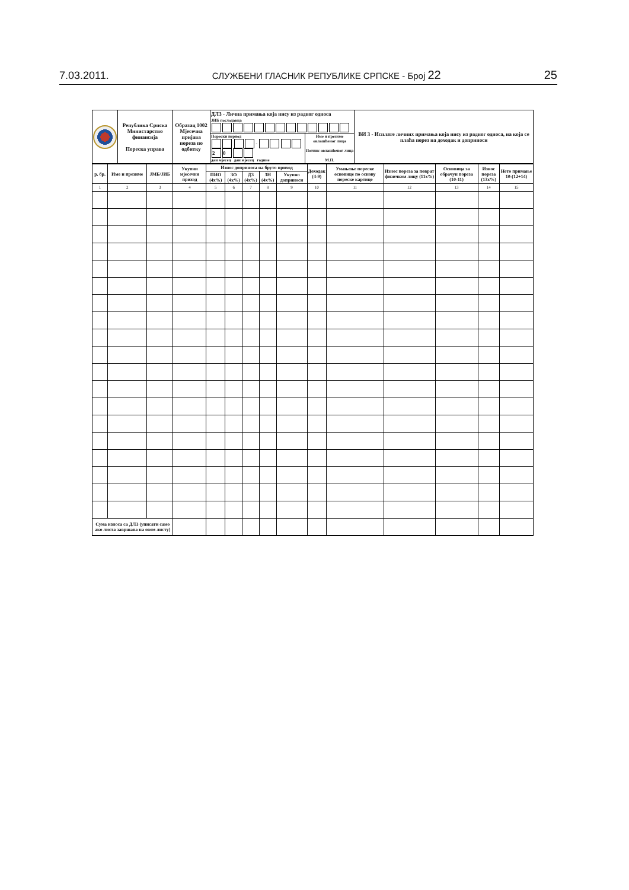7.03.2011. СЛУЖБЕНИ ГЛАСНИК РЕПУБЛИКЕ СРПСКЕ - Број 22 25
| | Република Српска Министарство финансија Пореска управа | Образац 1002 Мјесечна пријава пореза по одбитку | ДЛЗ - Лична примања која нису из радног односа ЈИБ послодавца | | ВИ 3 - Исплате личних примања која нису из радног односа, на која се плаћа порез на доходак и доприноси |
| | | | Порески период - 2 0 дан мјесец дан мјесец године | Име и презиме овлашћеног лица Потпис овлашћеног лица М.П. | |
| р. бр. | Име и презиме | ЈМБ/ЈИБ | Укупни мјесечни приход | Износ доприноса на бруто приход | | | | | Доходак (4-9) | Умањење пореске основице по основу пореске картице | Износ пореза за поврат физичком лицу (11x%) | Основица за обрачун пореза (10-11) | Износ пореза (13x%) | Нето примање 10-(12+14) |
| --- | --- | --- | --- | --- | --- | --- | --- | --- | --- | --- | --- | --- | --- | --- |
| | | | | ПИО (4x%) | ЗО (4x%) | ДЗ (4x%) | ЗН (4x%) | Укупно доприноси | | | | | | |
| 1 | 2 | 3 | 4 | 5 | 6 | 7 | 8 | 9 | 10 | 11 | 12 | 13 | 14 | 15 |
| Сума износа са ДЛЗ (уписати само ако листа завршава на овом листу) | | | | | | | | | | | | | | |